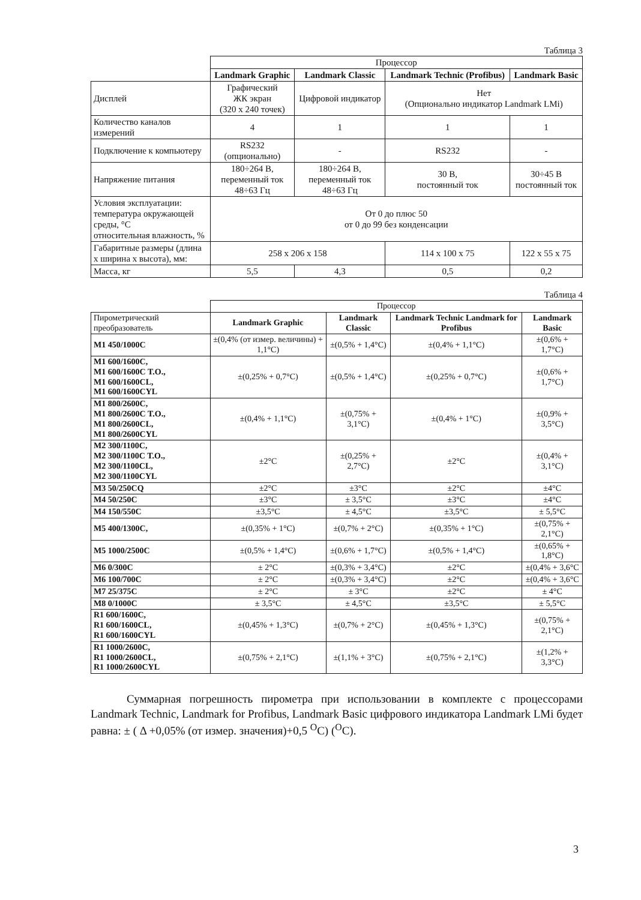Таблица 3
| | Процессор | | | |
| | Landmark Graphic | Landmark Classic | Landmark Technic (Profibus) | Landmark Basic |
| Дисплей | Графический ЖК экран (320 x 240 точек) | Цифровой индикатор | Нет (Опционально индикатор Landmark LMi) | |
| Количество каналов измерений | 4 | 1 | 1 | 1 |
| Подключение к компьютеру | RS232 (опционально) | - | RS232 | - |
| Напряжение питания | 180÷264 В, переменный ток 48÷63 Гц | 180÷264 В, переменный ток 48÷63 Гц | 30 В, постоянный ток | 30÷45 В постоянный ток |
| Условия эксплуатации: температура окружающей среды, °С относительная влажность, % | От 0 до плюс 50 от 0 до 99 без конденсации | | | |
| Габаритные размеры (длина x ширина x высота), мм: | 258 x 206 x 158 | | 114 x 100 x 75 | 122 x 55 x 75 |
| Масса, кг | 5,5 | 4,3 | 0,5 | 0,2 |
Таблица 4
| | Процессор | | | |
| Пирометрический преобразователь | Landmark Graphic | Landmark Classic | Landmark Technic Landmark for Profibus | Landmark Basic |
| M1 450/1000C | ±(0,4% (от измер. величины) + 1,1°С) | ±(0,5% + 1,4°С) | ±(0,4% + 1,1°С) | ±(0,6% + 1,7°С) |
| M1 600/1600C, M1 600/1600C T.O., M1 600/1600CL, M1 600/1600CYL | ±(0,25% + 0,7°С) | ±(0,5% + 1,4°С) | ±(0,25% + 0,7°С) | ±(0,6% + 1,7°С) |
| M1 800/2600C, M1 800/2600C T.O., M1 800/2600CL, M1 800/2600CYL | ±(0,4% + 1,1°С) | ±(0,75% + 3,1°С) | ±(0,4% + 1°С) | ±(0,9% + 3,5°С) |
| M2 300/1100C, M2 300/1100C T.O., M2 300/1100CL, M2 300/1100CYL | ±2°С | ±(0,25% + 2,7°С) | ±2°С | ±(0,4% + 3,1°С) |
| M3 50/250CQ | ±2°С | ±3°С | ±2°С | ±4°С |
| M4 50/250C | ±3°С | ± 3,5°С | ±3°С | ±4°С |
| M4 150/550C | ±3,5°С | ± 4,5°С | ±3,5°С | ± 5,5°С |
| M5 400/1300C, | ±(0,35% + 1°С) | ±(0,7% + 2°С) | ±(0,35% + 1°С) | ±(0,75% + 2,1°С) |
| M5 1000/2500C | ±(0,5% + 1,4°С) | ±(0,6% + 1,7°С) | ±(0,5% + 1,4°С) | ±(0,65% + 1,8°С) |
| M6 0/300C | ± 2°С | ±(0,3% + 3,4°С) | ±2°С | ±(0,4% + 3,6°С |
| M6 100/700C | ± 2°С | ±(0,3% + 3,4°С) | ±2°С | ±(0,4% + 3,6°С |
| M7 25/375C | ± 2°С | ± 3°С | ±2°С | ± 4°С |
| M8 0/1000C | ± 3,5°С | ± 4,5°С | ±3,5°С | ± 5,5°С |
| R1 600/1600C, R1 600/1600CL, R1 600/1600CYL | ±(0,45% + 1,3°С) | ±(0,7% + 2°С) | ±(0,45% + 1,3°С) | ±(0,75% + 2,1°С) |
| R1 1000/2600C, R1 1000/2600CL, R1 1000/2600CYL | ±(0,75% + 2,1°С) | ±(1,1% + 3°С) | ±(0,75% + 2,1°С) | ±(1,2% + 3,3°С) |
Суммарная погрешность пирометра при использовании в комплекте с процессорами Landmark Technic, Landmark for Profibus, Landmark Basic цифрового индикатора Landmark LMi будет равна: ± ( Δ +0,05% (от измер. значения)+0,5 <sup>O</sup>C) (<sup>O</sup>C).
3